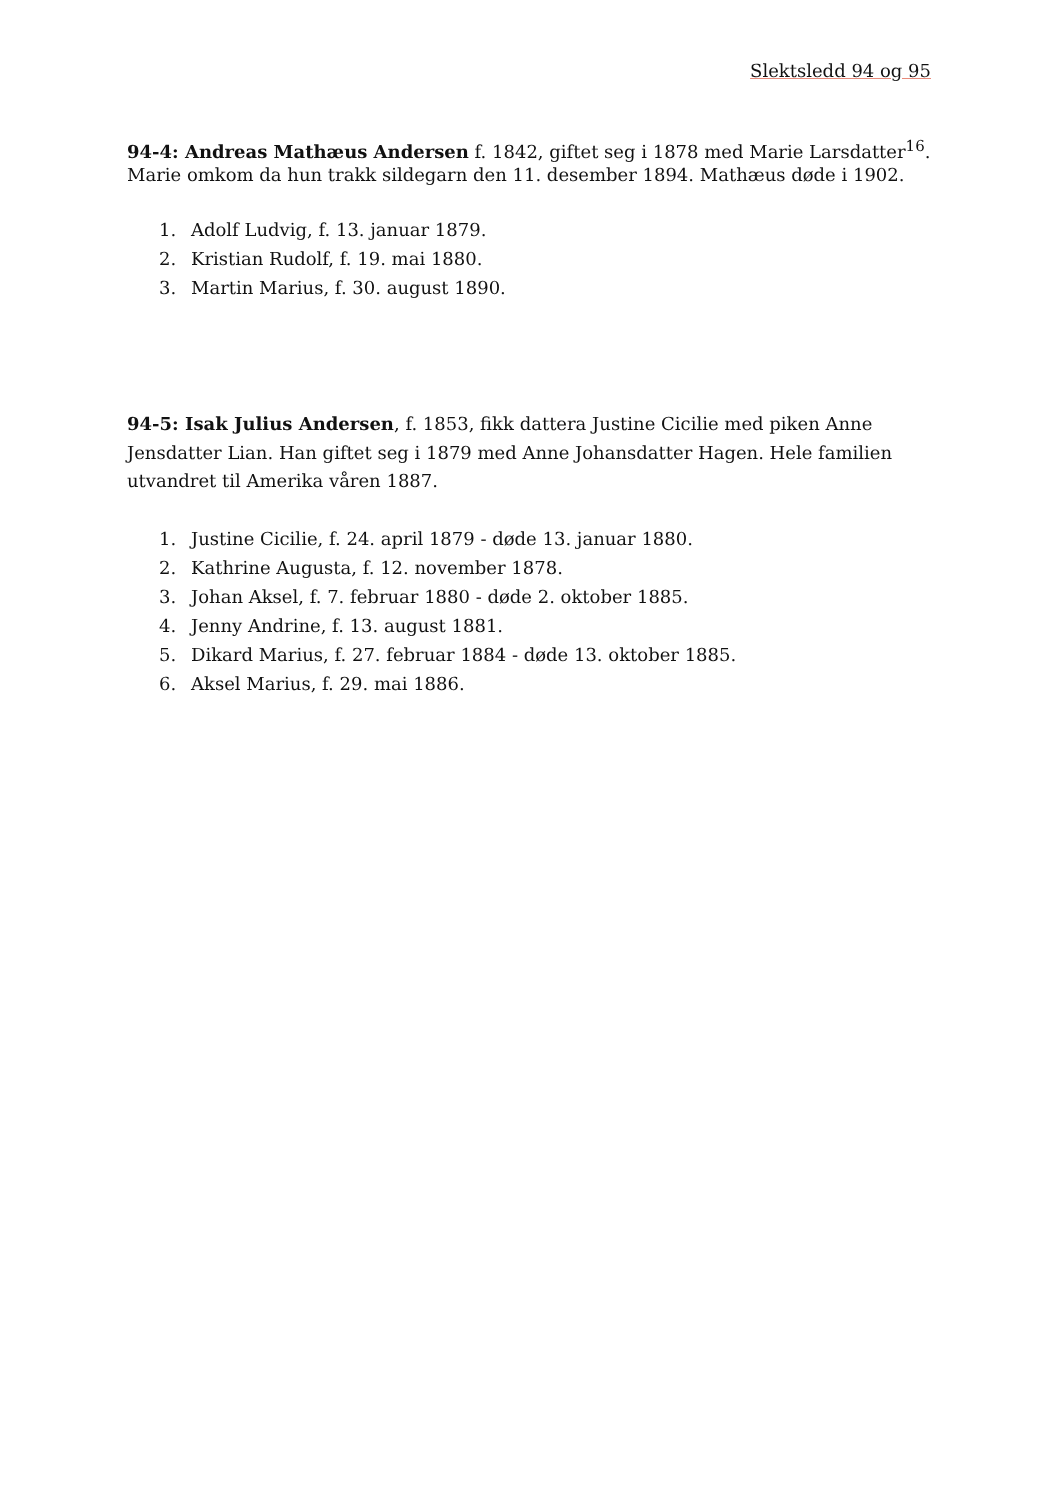Slektsledd 94 og 95
94-4: Andreas Mathæus Andersen f. 1842, giftet seg i 1878 med Marie Larsdatter<sup>16</sup>. Marie omkom da hun trakk sildegarn den 11. desember 1894. Mathæus døde i 1902.
1. Adolf Ludvig, f. 13. januar 1879.
2. Kristian Rudolf, f. 19. mai 1880.
3. Martin Marius, f. 30. august 1890.
94-5: Isak Julius Andersen, f. 1853, fikk dattera Justine Cicilie med piken Anne Jensdatter Lian. Han giftet seg i 1879 med Anne Johansdatter Hagen. Hele familien utvandret til Amerika våren 1887.
1. Justine Cicilie, f. 24. april 1879 - døde 13. januar 1880.
2. Kathrine Augusta, f. 12. november 1878.
3. Johan Aksel, f. 7. februar 1880 - døde 2. oktober 1885.
4. Jenny Andrine, f. 13. august 1881.
5. Dikard Marius, f. 27. februar 1884 - døde 13. oktober 1885.
6. Aksel Marius, f. 29. mai 1886.